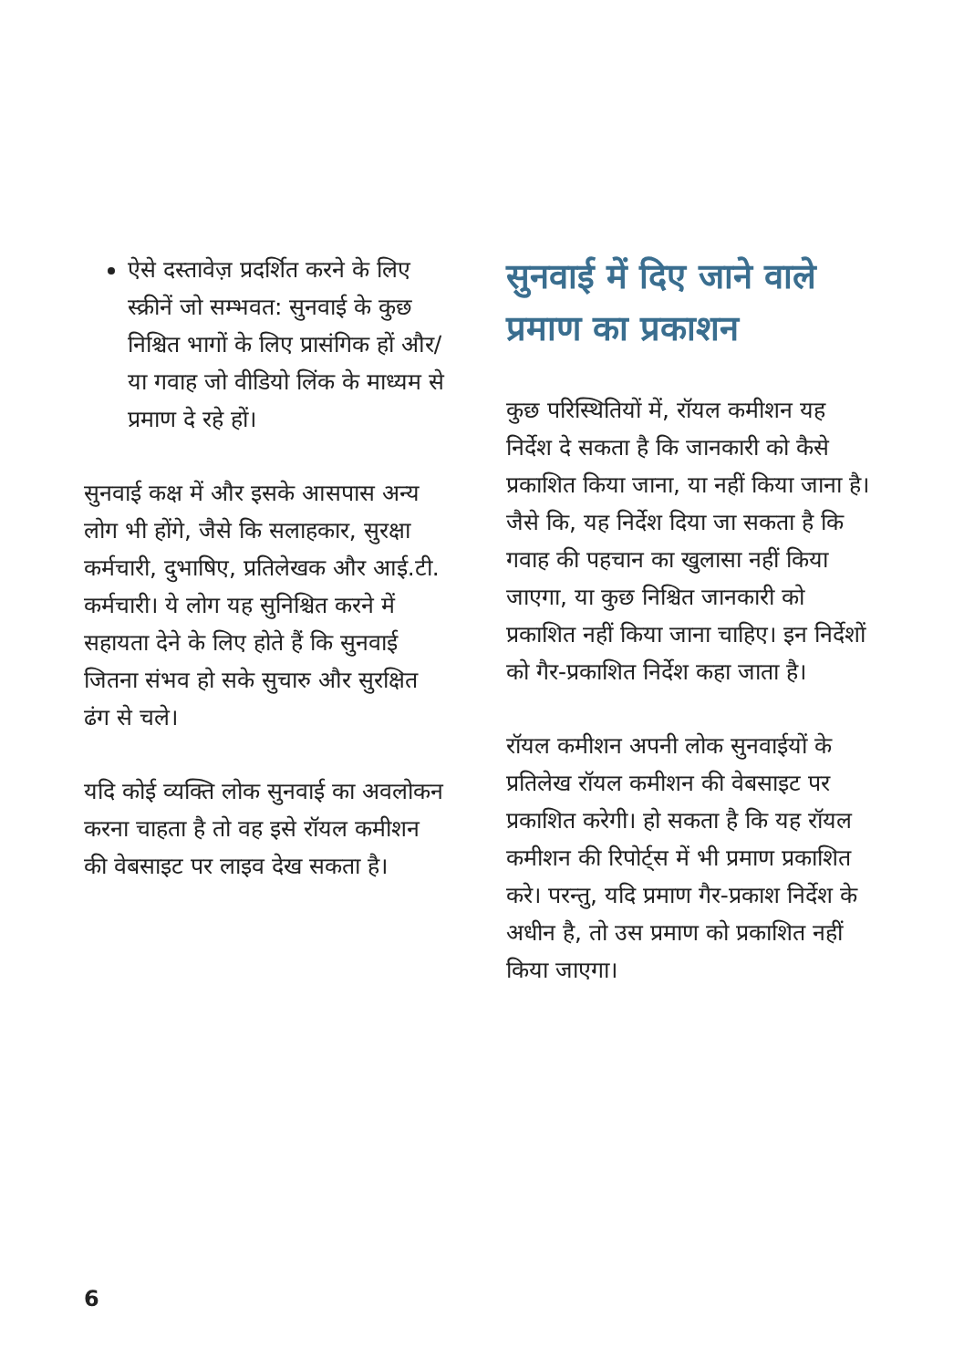ऐसे दस्तावेज़ प्रदर्शित करने के लिए स्क्रीनें जो सम्भवत: सुनवाई के कुछ निश्चित भागों के लिए प्रासंगिक हों और/या गवाह जो वीडियो लिंक के माध्यम से प्रमाण दे रहे हों।
सुनवाई कक्ष में और इसके आसपास अन्य लोग भी होंगे, जैसे कि सलाहकार, सुरक्षा कर्मचारी, दुभाषिए, प्रतिलेखक और आई.टी. कर्मचारी। ये लोग यह सुनिश्चित करने में सहायता देने के लिए होते हैं कि सुनवाई जितना संभव हो सके सुचारु और सुरक्षित ढंग से चले।
यदि कोई व्यक्ति लोक सुनवाई का अवलोकन करना चाहता है तो वह इसे रॉयल कमीशन की वेबसाइट पर लाइव देख सकता है।
सुनवाई में दिए जाने वाले प्रमाण का प्रकाशन
कुछ परिस्थितियों में, रॉयल कमीशन यह निर्देश दे सकता है कि जानकारी को कैसे प्रकाशित किया जाना, या नहीं किया जाना है। जैसे कि, यह निर्देश दिया जा सकता है कि गवाह की पहचान का खुलासा नहीं किया जाएगा, या कुछ निश्चित जानकारी को प्रकाशित नहीं किया जाना चाहिए। इन निर्देशों को गैर-प्रकाशित निर्देश कहा जाता है।
रॉयल कमीशन अपनी लोक सुनवाईयों के प्रतिलेख रॉयल कमीशन की वेबसाइट पर प्रकाशित करेगी। हो सकता है कि यह रॉयल कमीशन की रिपोर्ट्स में भी प्रमाण प्रकाशित करे। परन्तु, यदि प्रमाण गैर-प्रकाश निर्देश के अधीन है, तो उस प्रमाण को प्रकाशित नहीं किया जाएगा।
6